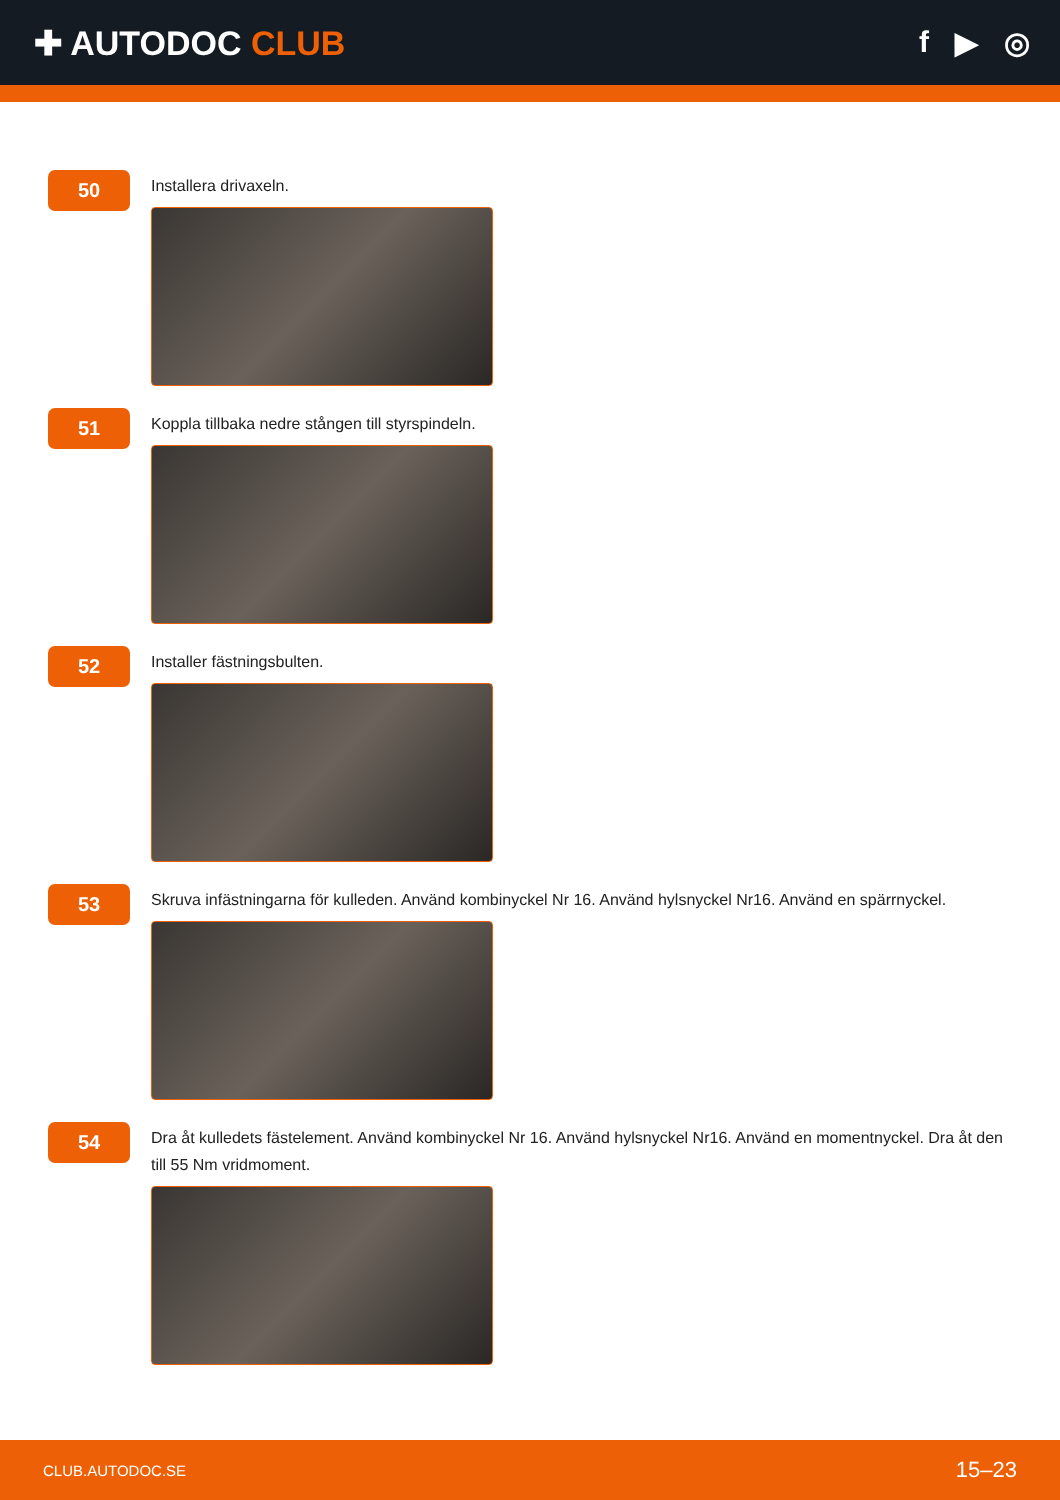✚ AUTODOC CLUB f ▶ ◎
50
Installera drivaxeln.
51
Koppla tillbaka nedre stången till styrspindeln.
52
Installer fästningsbulten.
53
Skruva infästningarna för kulleden. Använd kombinyckel Nr 16. Använd hylsnyckel Nr16. Använd en spärrnyckel.
54
Dra åt kulledets fästelement. Använd kombinyckel Nr 16. Använd hylsnyckel Nr16. Använd en momentnyckel. Dra åt den till 55 Nm vridmoment.
CLUB.AUTODOC.SE 15–23